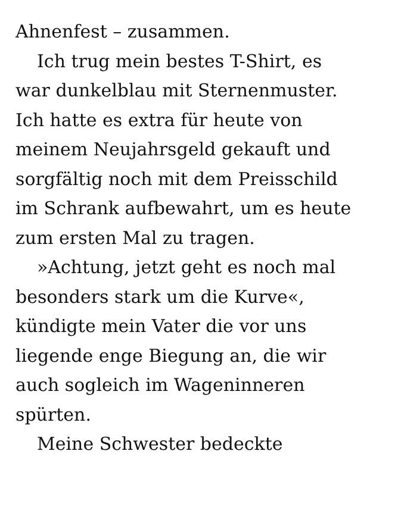Ahnenfest – zusammen.
Ich trug mein bestes T-Shirt, es
war dunkelblau mit Sternenmuster.
Ich hatte es extra für heute von
meinem Neujahrsgeld gekauft und
sorgfältig noch mit dem Preisschild
im Schrank aufbewahrt, um es heute
zum ersten Mal zu tragen.
»Achtung, jetzt geht es noch mal
besonders stark um die Kurve«,
kündigte mein Vater die vor uns
liegende enge Biegung an, die wir
auch sogleich im Wageninneren
spürten.
Meine Schwester bedeckte